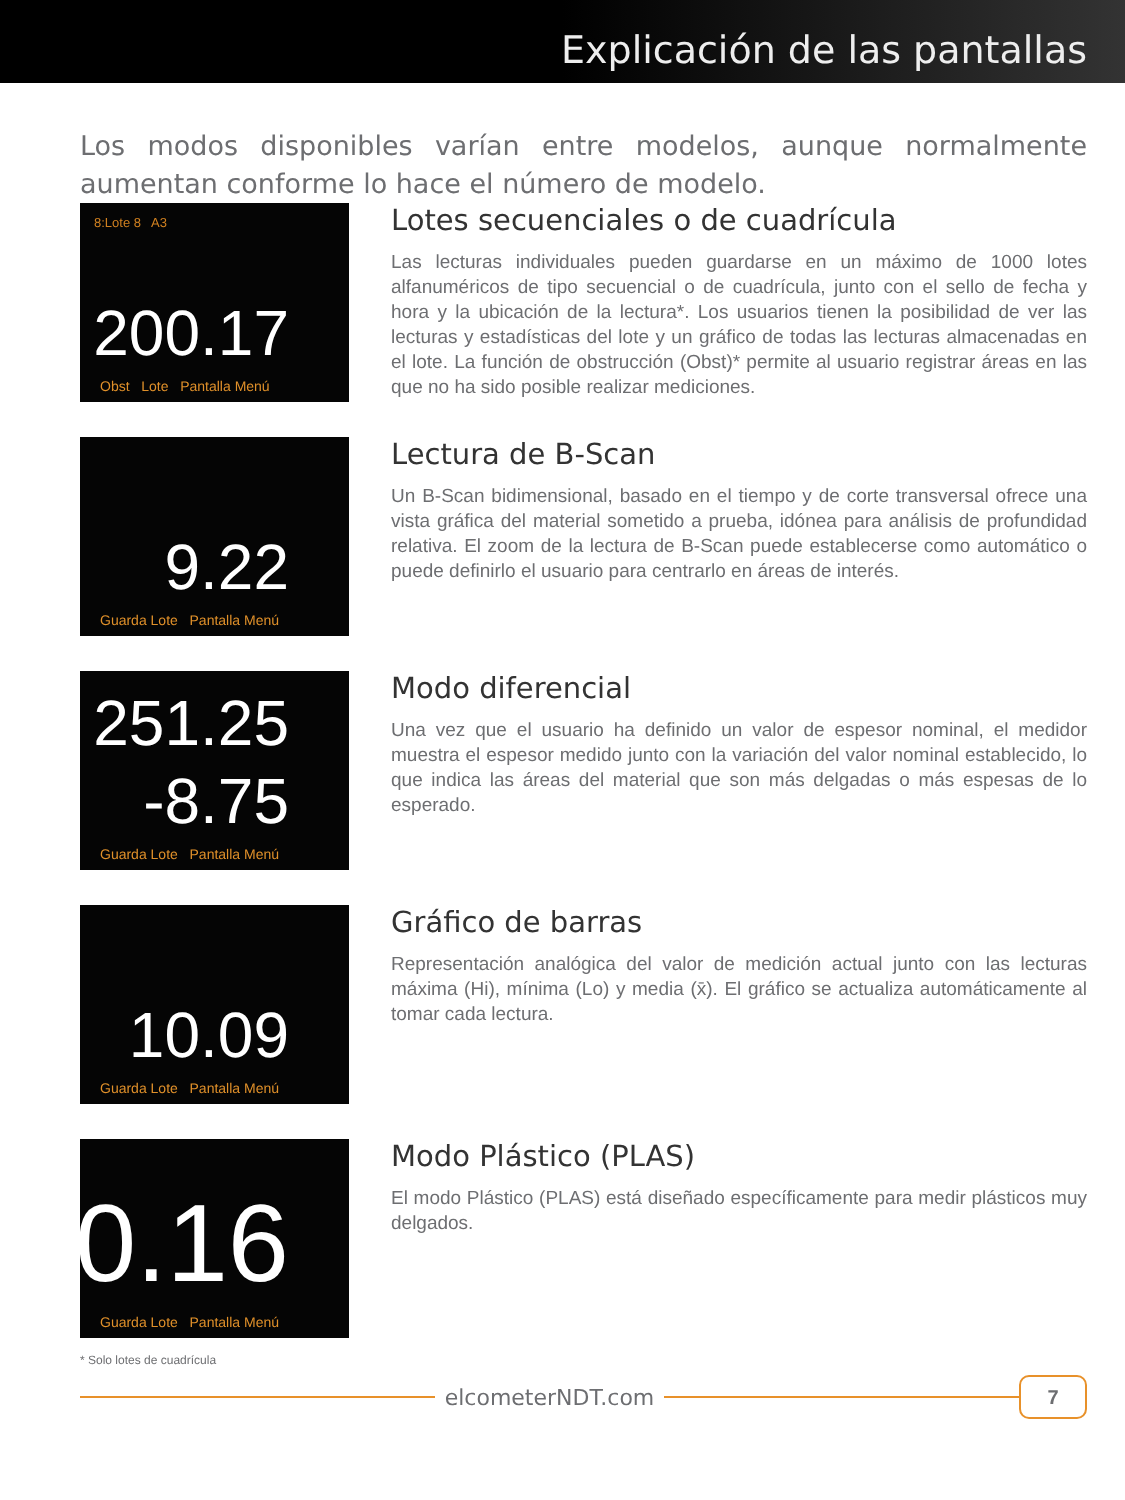Explicación de las pantallas
Los modos disponibles varían entre modelos, aunque normalmente aumentan conforme lo hace el número de modelo.
8:Lote 8 A3
200.17
Obst Lote Pantalla Menú
Lotes secuenciales o de cuadrícula
Las lecturas individuales pueden guardarse en un máximo de 1000 lotes alfanuméricos de tipo secuencial o de cuadrícula, junto con el sello de fecha y hora y la ubicación de la lectura*. Los usuarios tienen la posibilidad de ver las lecturas y estadísticas del lote y un gráfico de todas las lecturas almacenadas en el lote. La función de obstrucción (Obst)* permite al usuario registrar áreas en las que no ha sido posible realizar mediciones.
9.22
Guarda Lote Pantalla Menú
Lectura de B-Scan
Un B-Scan bidimensional, basado en el tiempo y de corte transversal ofrece una vista gráfica del material sometido a prueba, idónea para análisis de profundidad relativa. El zoom de la lectura de B-Scan puede establecerse como automático o puede definirlo el usuario para centrarlo en áreas de interés.
251.25
-8.75
Guarda Lote Pantalla Menú
Modo diferencial
Una vez que el usuario ha definido un valor de espesor nominal, el medidor muestra el espesor medido junto con la variación del valor nominal establecido, lo que indica las áreas del material que son más delgadas o más espesas de lo esperado.
10.09
Guarda Lote Pantalla Menú
Gráfico de barras
Representación analógica del valor de medición actual junto con las lecturas máxima (Hi), mínima (Lo) y media (x̄). El gráfico se actualiza automáticamente al tomar cada lectura.
0.16
Guarda Lote Pantalla Menú
Modo Plástico (PLAS)
El modo Plástico (PLAS) está diseñado específicamente para medir plásticos muy delgados.
* Solo lotes de cuadrícula
elcometerNDT.com
7